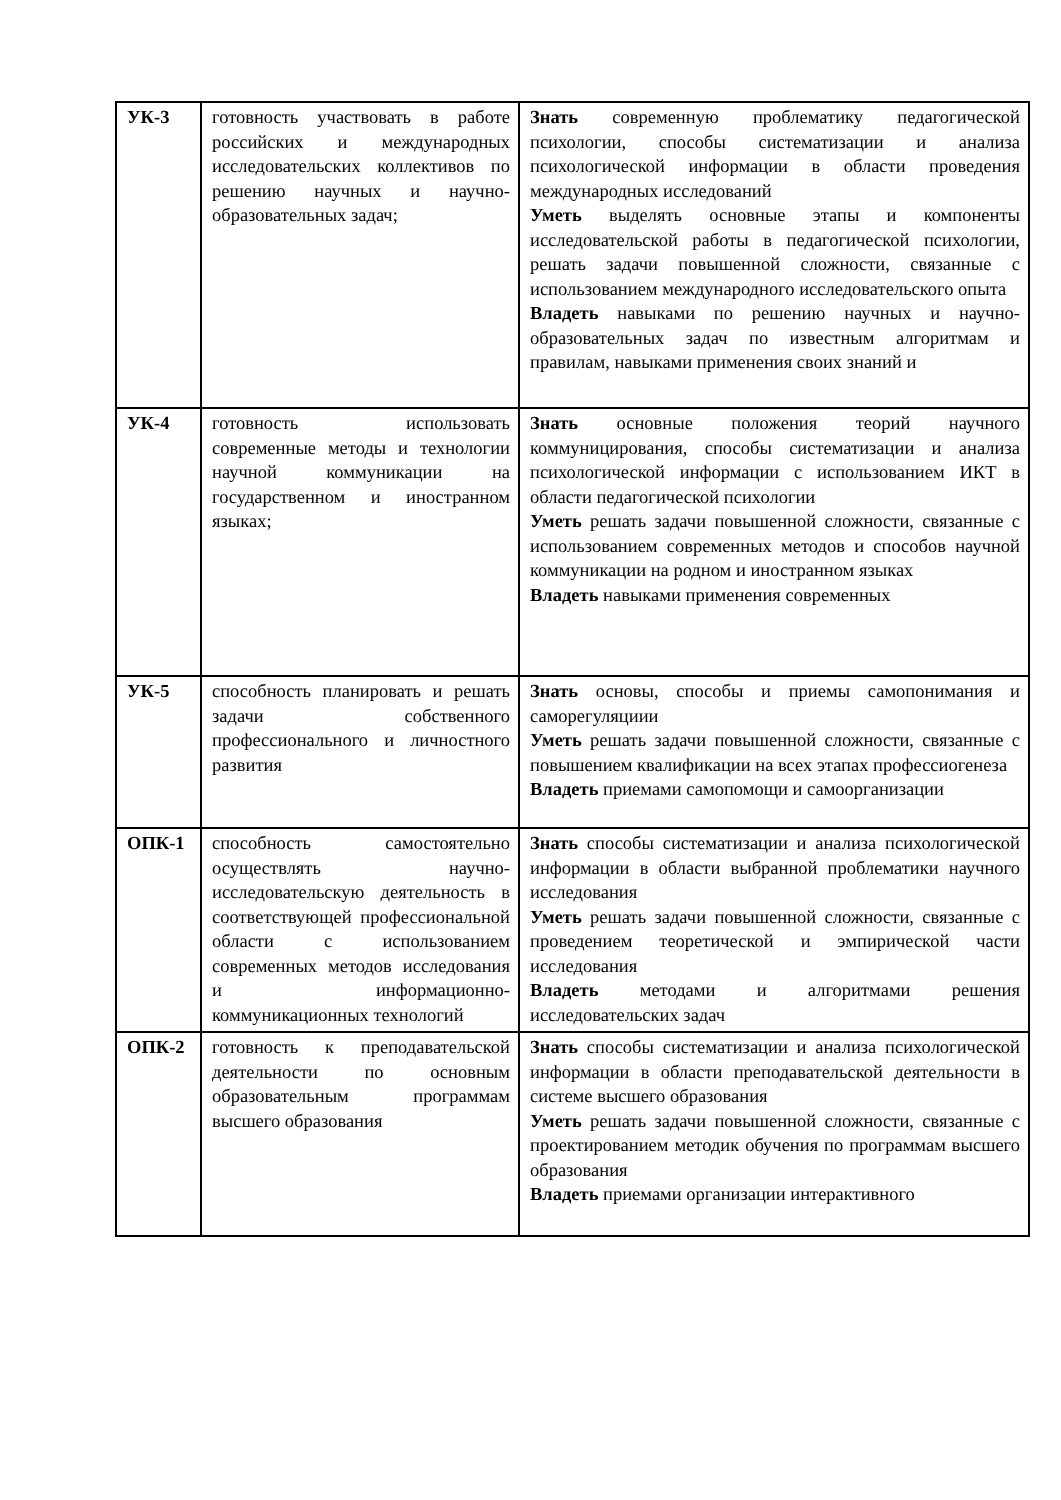| УК-3 | готовность участвовать в работе российских и международных исследовательских коллективов по решению научных и научно-образовательных задач; | Знать современную проблематику педагогической психологии, способы систематизации и анализа психологической информации в области проведения международных исследований Уметь выделять основные этапы и компоненты исследовательской работы в педагогической психологии, решать задачи повышенной сложности, связанные с использованием международного исследовательского опыта Владеть навыками по решению научных и научно-образовательных задач по известным алгоритмам и правилам, навыками применения своих знаний и |
| УК-4 | готовность использовать современные методы и технологии научной коммуникации на государственном и иностранном языках; | Знать основные положения теорий научного коммуницирования, способы систематизации и анализа психологической информации с использованием ИКТ в области педагогической психологии Уметь решать задачи повышенной сложности, связанные с использованием современных методов и способов научной коммуникации на родном и иностранном языках Владеть навыками применения современных |
| УК-5 | способность планировать и решать задачи собственного профессионального и личностного развития | Знать основы, способы и приемы самопонимания и саморегуляциии Уметь решать задачи повышенной сложности, связанные с повышением квалификации на всех этапах профессиогенеза Владеть приемами самопомощи и самоорганизации |
| ОПК-1 | способность самостоятельно осуществлять научно-исследовательскую деятельность в соответствующей профессиональной области с использованием современных методов исследования и информационно-коммуникационных технологий | Знать способы систематизации и анализа психологической информации в области выбранной проблематики научного исследования Уметь решать задачи повышенной сложности, связанные с проведением теоретической и эмпирической части исследования Владеть методами и алгоритмами решения исследовательских задач |
| ОПК-2 | готовность к преподавательской деятельности по основным образовательным программам высшего образования | Знать способы систематизации и анализа психологической информации в области преподавательской деятельности в системе высшего образования Уметь решать задачи повышенной сложности, связанные с проектированием методик обучения по программам высшего образования Владеть приемами организации интерактивного |